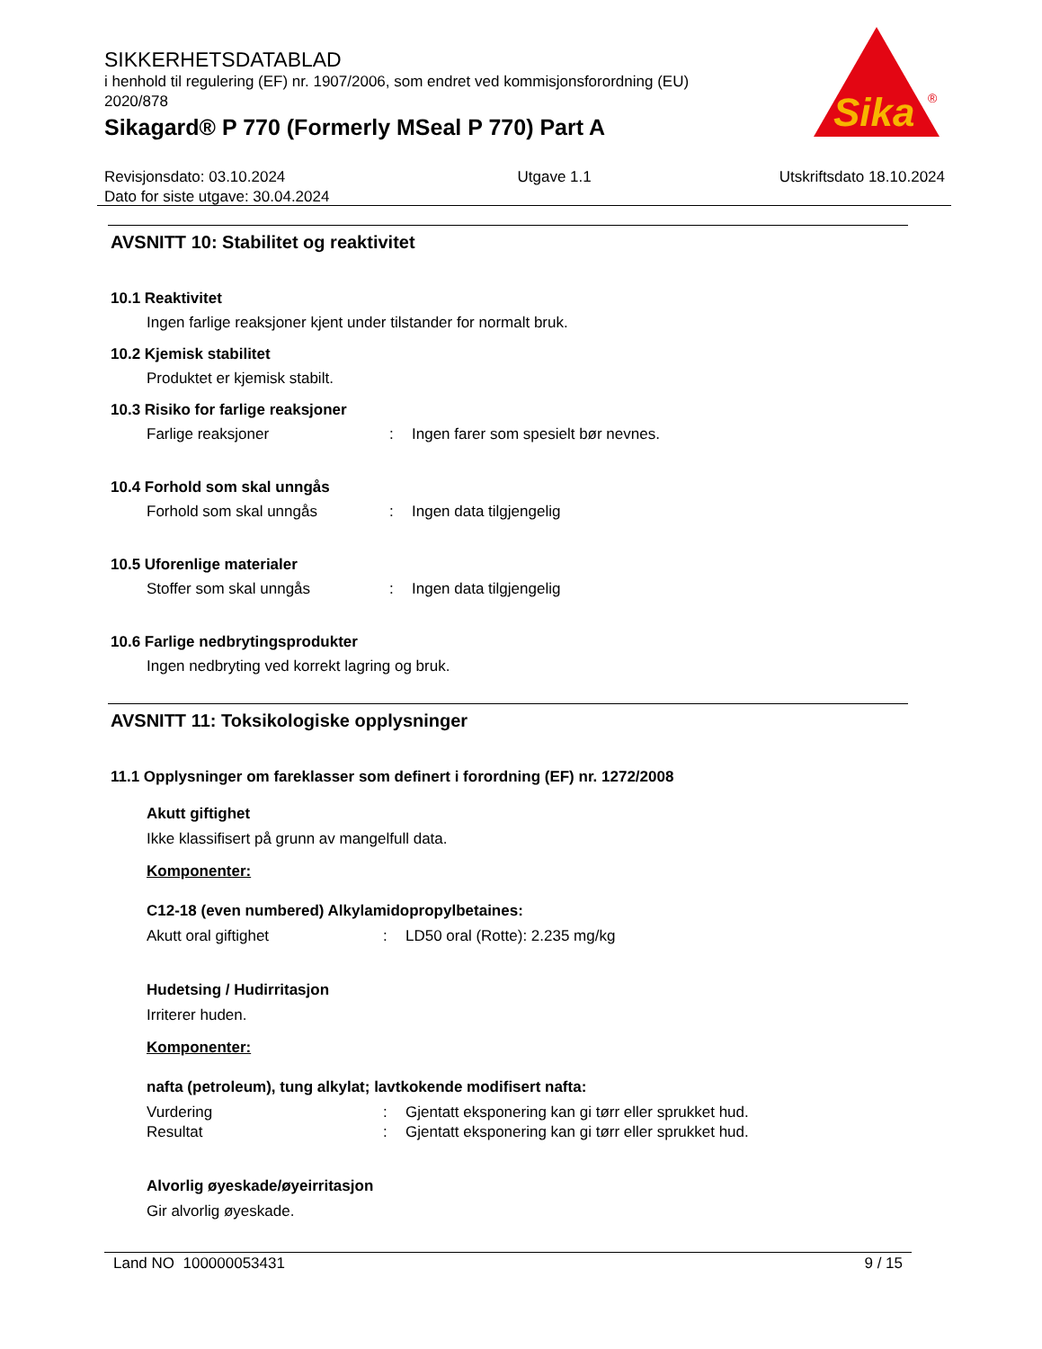SIKKERHETSDATABLAD
i henhold til regulering (EF) nr. 1907/2006, som endret ved kommisjonsforordning (EU) 2020/878
Sikagard® P 770 (Formerly MSeal P 770) Part A
Sika
®
Revisjonsdato: 03.10.2024
Dato for siste utgave: 30.04.2024
Utgave 1.1 Utskriftsdato 18.10.2024
AVSNITT 10: Stabilitet og reaktivitet
10.1 Reaktivitet
Ingen farlige reaksjoner kjent under tilstander for normalt bruk.
10.2 Kjemisk stabilitet
Produktet er kjemisk stabilt.
10.3 Risiko for farlige reaksjoner
Farlige reaksjoner: Ingen farer som spesielt bør nevnes.
10.4 Forhold som skal unngås
Forhold som skal unngås: Ingen data tilgjengelig
10.5 Uforenlige materialer
Stoffer som skal unngås: Ingen data tilgjengelig
10.6 Farlige nedbrytingsprodukter
Ingen nedbryting ved korrekt lagring og bruk.
AVSNITT 11: Toksikologiske opplysninger
11.1 Opplysninger om fareklasser som definert i forordning (EF) nr. 1272/2008
Akutt giftighet
Ikke klassifisert på grunn av mangelfull data.
Komponenter:
C12-18 (even numbered) Alkylamidopropylbetaines:
Akutt oral giftighet: LD50 oral (Rotte): 2.235 mg/kg
Hudetsing / Hudirritasjon
Irriterer huden.
Komponenter:
nafta (petroleum), tung alkylat; lavtkokende modifisert nafta:
Vurdering: Gjentatt eksponering kan gi tørr eller sprukket hud.
Resultat: Gjentatt eksponering kan gi tørr eller sprukket hud.
Alvorlig øyeskade/øyeirritasjon
Gir alvorlig øyeskade.
Land NO 100000053431 9 / 15